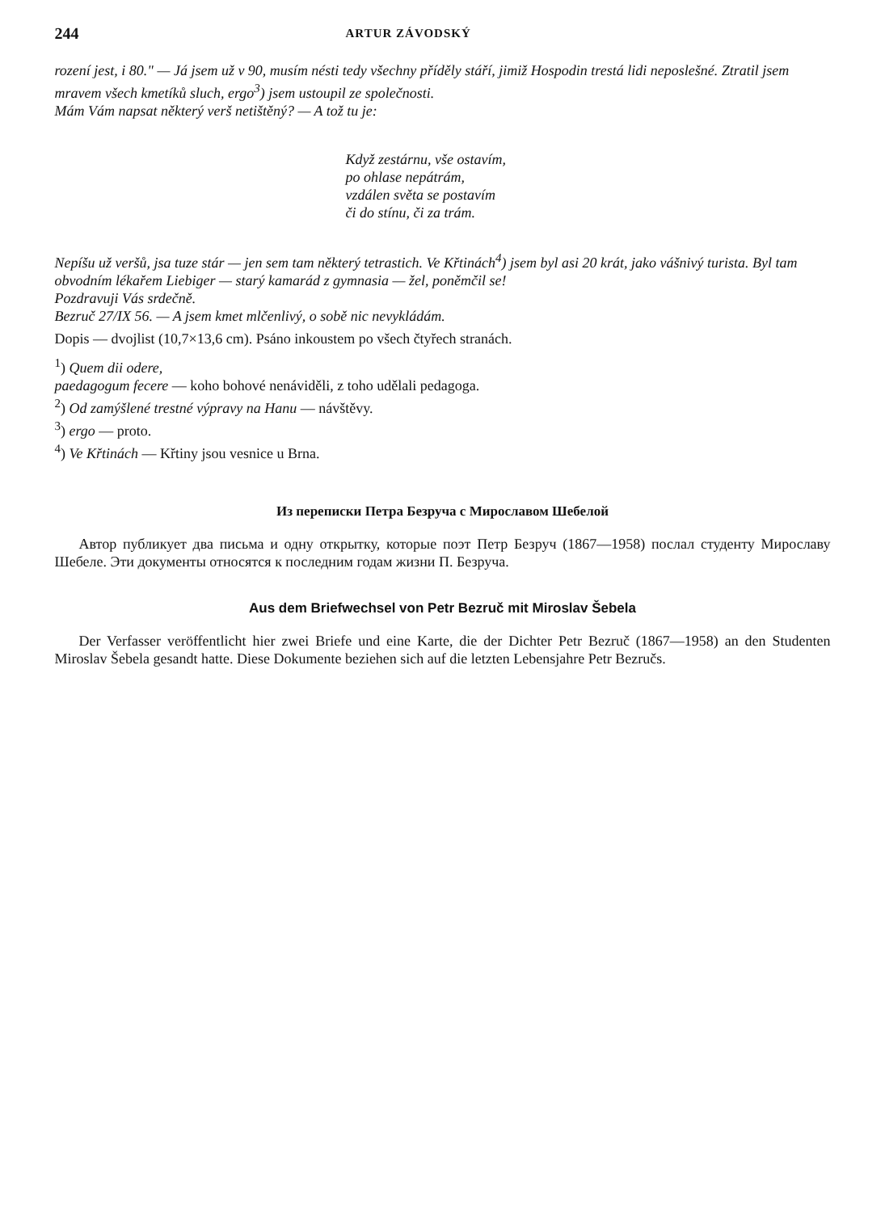244 ARTUR ZÁVODSKÝ
rození jest, i 80." — Já jsem už v 90, musím nésti tedy všechny příděly stáří, jimiž Hospodin trestá lidi neposlešné. Ztratil jsem mravem všech kmetíků sluch, ergo<sup>3</sup>) jsem ustoupil ze společnosti.
Mám Vám napsat některý verš netištěný? — A tož tu je:
Když zestárnu, vše ostavím,
po ohlase nepátrám,
vzdálen světa se postavím
či do stínu, či za trám.
Nepíšu už veršů, jsa tuze stár — jen sem tam některý tetrastich. Ve Křtinách<sup>4</sup>) jsem byl asi 20 krát, jako vášnivý turista. Byl tam obvodním lékařem Liebiger — starý kamarád z gymnasia — žel, poněmčil se!
Pozdravuji Vás srdečně.
Bezruč 27/IX 56. — A jsem kmet mlčenlivý, o sobě nic nevykládám.
Dopis — dvojlist (10,7×13,6 cm). Psáno inkoustem po všech čtyřech stranách.
<sup>1</sup>) Quem dii odere,
paedagogum fecere — koho bohové nenáviděli, z toho udělali pedagoga.
<sup>2</sup>) Od zamýšlené trestné výpravy na Hanu — návštěvy.
<sup>3</sup>) ergo — proto.
<sup>4</sup>) Ve Křtinách — Křtiny jsou vesnice u Brna.
Из переписки Петра Безруча с Мирославом Шебелой
Автор публикует два письма и одну открытку, которые поэт Петр Безруч (1867—1958) послал студенту Мирославу Шебеле. Эти документы относятся к последним годам жизни П. Безруча.
Aus dem Briefwechsel von Petr Bezruč mit Miroslav Šebela
Der Verfasser veröffentlicht hier zwei Briefe und eine Karte, die der Dichter Petr Bezruč (1867—1958) an den Studenten Miroslav Šebela gesandt hatte. Diese Dokumente beziehen sich auf die letzten Lebensjahre Petr Bezručs.